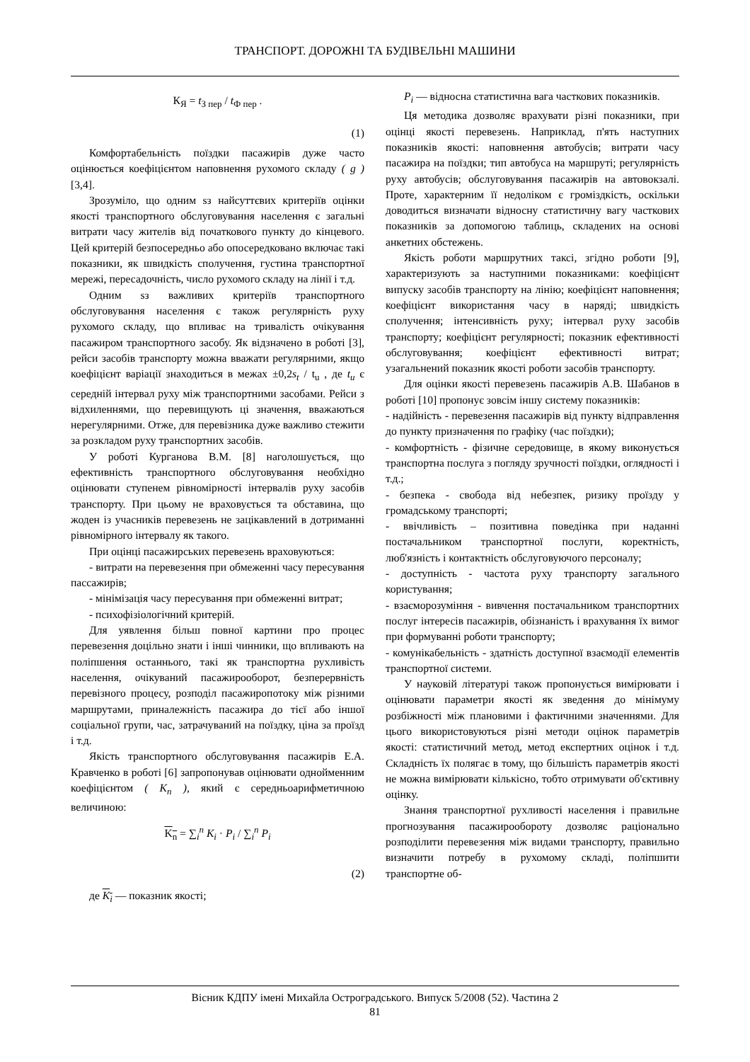ТРАНСПОРТ. ДОРОЖНІ ТА БУДІВЕЛЬНІ МАШИНИ
К<sub>Я</sub> = t<sub>З пер</sub> / t<sub>Ф пер</sub> .
(1)
Комфортабельність поїздки пасажирів дуже часто оцінюється коефіцієнтом наповнення рухомого складу ( g ) [3,4].
Зрозуміло, що одним sз найсуттєвих критеріїв оцінки якості транспортного обслуговування населення є загальні витрати часу жителів від початкового пункту до кінцевого. Цей критерій безпосередньо або опосередковано включає такі показники, як швидкість сполучення, густина транспортної мережі, пересадочність, число рухомого складу на лінії і т.д.
Одним sз важливих критеріїв транспортного обслуговування населення є також регулярність руху рухомого складу, що впливає на тривалість очікування пасажиром транспортного засобу. Як відзначено в роботі [3], рейси засобів транспорту можна вважати регулярними, якщо коефіцієнт варіації знаходиться в межах ±0,2s<sub>t</sub> / t<sub>u</sub> , де t<sub>u</sub> є середній інтервал руху між транспортними засобами. Рейси з відхиленнями, що перевищують ці значення, вважаються нерегулярними. Отже, для перевізника дуже важливо стежити за розкладом руху транспортних засобів.
У роботі Курганова В.М. [8] наголошується, що ефективність транспортного обслуговування необхідно оцінювати ступенем рівномірності інтервалів руху засобів транспорту. При цьому не враховується та обставина, що жоден із учасників перевезень не зацікавлений в дотриманні рівномірного інтервалу як такого.
При оцінці пасажирських перевезень враховуються:
- витрати на перевезення при обмеженні часу пересування пассажирів;
- мінімізація часу пересування при обмеженні витрат;
- психофізіологічний критерій.
Для уявлення більш повної картини про процес перевезення доцільно знати і інші чинники, що впливають на поліпшення останнього, такі як транспортна рухливість населення, очікуваний пасажирооборот, безперервність перевізного процесу, розподіл пасажиропотоку між різними маршрутами, приналежність пасажира до тієї або іншої соціальної групи, час, затрачуваний на поїздку, ціна за проїзд і т.д.
Якість транспортного обслуговування пасажирів Е.А. Кравченко в роботі [6] запропонував оцінювати однойменним коефіцієнтом ( K<sub>n</sub> ), який є середньоарифметичною величиною:
K<sub>n</sub> = ∑<sub>i</sub><sup>n</sup> K<sub>i</sub> · P<sub>i</sub> / ∑<sub>i</sub><sup>n</sup> P<sub>i</sub>
(2)
де K<sub>i</sub> — показник якості;
P<sub>i</sub> — відносна статистична вага часткових показників.
Ця методика дозволяє врахувати різні показники, при оцінці якості перевезень. Наприклад, п'ять наступних показників якості: наповнення автобусів; витрати часу пасажира на поїздки; тип автобуса на маршруті; регулярність руху автобусів; обслуговування пасажирів на автовокзалі. Проте, характерним її недоліком є громіздкість, оскільки доводиться визначати відносну статистичну вагу часткових показників за допомогою таблиць, складених на основі анкетних обстежень.
Якість роботи маршрутних таксі, згідно роботи [9], характеризують за наступними показниками: коефіцієнт випуску засобів транспорту на лінію; коефіцієнт наповнення; коефіцієнт використання часу в наряді; швидкість сполучення; інтенсивність руху; інтервал руху засобів транспорту; коефіцієнт регулярності; показник ефективності обслуговування; коефіцієнт ефективності витрат; узагальнений показник якості роботи засобів транспорту.
Для оцінки якості перевезень пасажирів А.В. Шабанов в роботі [10] пропонує зовсім іншу систему показників:
- надійність - перевезення пасажирів від пункту відправлення до пункту призначення по графіку (час поїздки);
- комфортність - фізичне середовище, в якому виконується транспортна послуга з погляду зручності поїздки, оглядності і т.д.;
- безпека - свобода від небезпек, ризику проїзду у громадському транспорті;
- ввічливість – позитивна поведінка при наданні постачальником транспортної послуги, коректність, люб'язність і контактність обслуговуючого персоналу;
- доступність - частота руху транспорту загального користування;
- взаєморозуміння - вивчення постачальником транспортних послуг інтересів пасажирів, обізнаність і врахування їх вимог при формуванні роботи транспорту;
- комунікабельність - здатність доступної взаємодії елементів транспортної системи.
У науковій літературі також пропонується вимірювати і оцінювати параметри якості як зведення до мінімуму розбіжності між плановими і фактичними значеннями. Для цього використовуються різні методи оцінок параметрів якості: статистичний метод, метод експертних оцінок і т.д. Складність їх полягає в тому, що більшість параметрів якості не можна вимірювати кількісно, тобто отримувати об'єктивну оцінку.
Знання транспортної рухливості населення і правильне прогнозування пасажирообороту дозволяє раціонально розподілити перевезення між видами транспорту, правильно визначити потребу в рухомому складі, поліпшити транспортне об-
Вісник КДПУ імені Михайла Остроградського. Випуск 5/2008 (52). Частина 2
81